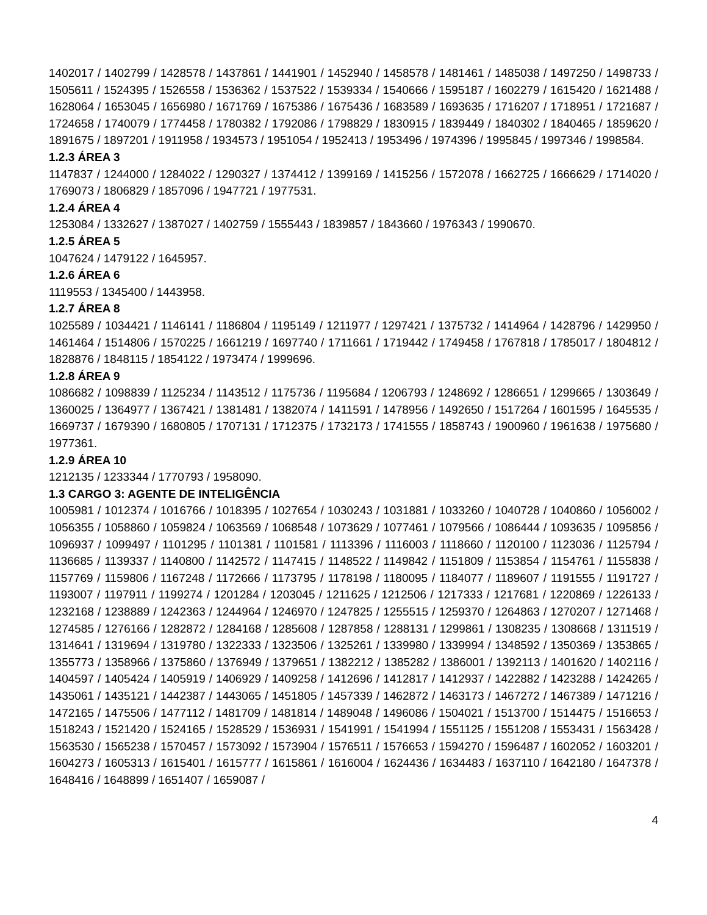1402017 / 1402799 / 1428578 / 1437861 / 1441901 / 1452940 / 1458578 / 1481461 / 1485038 / 1497250 / 1498733 / 1505611 / 1524395 / 1526558 / 1536362 / 1537522 / 1539334 / 1540666 / 1595187 / 1602279 / 1615420 / 1621488 / 1628064 / 1653045 / 1656980 / 1671769 / 1675386 / 1675436 / 1683589 / 1693635 / 1716207 / 1718951 / 1721687 / 1724658 / 1740079 / 1774458 / 1780382 / 1792086 / 1798829 / 1830915 / 1839449 / 1840302 / 1840465 / 1859620 / 1891675 / 1897201 / 1911958 / 1934573 / 1951054 / 1952413 / 1953496 / 1974396 / 1995845 / 1997346 / 1998584.
1.2.3 ÁREA 3
1147837 / 1244000 / 1284022 / 1290327 / 1374412 / 1399169 / 1415256 / 1572078 / 1662725 / 1666629 / 1714020 / 1769073 / 1806829 / 1857096 / 1947721 / 1977531.
1.2.4 ÁREA 4
1253084 / 1332627 / 1387027 / 1402759 / 1555443 / 1839857 / 1843660 / 1976343 / 1990670.
1.2.5 ÁREA 5
1047624 / 1479122 / 1645957.
1.2.6 ÁREA 6
1119553 / 1345400 / 1443958.
1.2.7 ÁREA 8
1025589 / 1034421 / 1146141 / 1186804 / 1195149 / 1211977 / 1297421 / 1375732 / 1414964 / 1428796 / 1429950 / 1461464 / 1514806 / 1570225 / 1661219 / 1697740 / 1711661 / 1719442 / 1749458 / 1767818 / 1785017 / 1804812 / 1828876 / 1848115 / 1854122 / 1973474 / 1999696.
1.2.8 ÁREA 9
1086682 / 1098839 / 1125234 / 1143512 / 1175736 / 1195684 / 1206793 / 1248692 / 1286651 / 1299665 / 1303649 / 1360025 / 1364977 / 1367421 / 1381481 / 1382074 / 1411591 / 1478956 / 1492650 / 1517264 / 1601595 / 1645535 / 1669737 / 1679390 / 1680805 / 1707131 / 1712375 / 1732173 / 1741555 / 1858743 / 1900960 / 1961638 / 1975680 / 1977361.
1.2.9 ÁREA 10
1212135 / 1233344 / 1770793 / 1958090.
1.3 CARGO 3: AGENTE DE INTELIGÊNCIA
1005981 / 1012374 / 1016766 / 1018395 / 1027654 / 1030243 / 1031881 / 1033260 / 1040728 / 1040860 / 1056002 / 1056355 / 1058860 / 1059824 / 1063569 / 1068548 / 1073629 / 1077461 / 1079566 / 1086444 / 1093635 / 1095856 / 1096937 / 1099497 / 1101295 / 1101381 / 1101581 / 1113396 / 1116003 / 1118660 / 1120100 / 1123036 / 1125794 / 1136685 / 1139337 / 1140800 / 1142572 / 1147415 / 1148522 / 1149842 / 1151809 / 1153854 / 1154761 / 1155838 / 1157769 / 1159806 / 1167248 / 1172666 / 1173795 / 1178198 / 1180095 / 1184077 / 1189607 / 1191555 / 1191727 / 1193007 / 1197911 / 1199274 / 1201284 / 1203045 / 1211625 / 1212506 / 1217333 / 1217681 / 1220869 / 1226133 / 1232168 / 1238889 / 1242363 / 1244964 / 1246970 / 1247825 / 1255515 / 1259370 / 1264863 / 1270207 / 1271468 / 1274585 / 1276166 / 1282872 / 1284168 / 1285608 / 1287858 / 1288131 / 1299861 / 1308235 / 1308668 / 1311519 / 1314641 / 1319694 / 1319780 / 1322333 / 1323506 / 1325261 / 1339980 / 1339994 / 1348592 / 1350369 / 1353865 / 1355773 / 1358966 / 1375860 / 1376949 / 1379651 / 1382212 / 1385282 / 1386001 / 1392113 / 1401620 / 1402116 / 1404597 / 1405424 / 1405919 / 1406929 / 1409258 / 1412696 / 1412817 / 1412937 / 1422882 / 1423288 / 1424265 / 1435061 / 1435121 / 1442387 / 1443065 / 1451805 / 1457339 / 1462872 / 1463173 / 1467272 / 1467389 / 1471216 / 1472165 / 1475506 / 1477112 / 1481709 / 1481814 / 1489048 / 1496086 / 1504021 / 1513700 / 1514475 / 1516653 / 1518243 / 1521420 / 1524165 / 1528529 / 1536931 / 1541991 / 1541994 / 1551125 / 1551208 / 1553431 / 1563428 / 1563530 / 1565238 / 1570457 / 1573092 / 1573904 / 1576511 / 1576653 / 1594270 / 1596487 / 1602052 / 1603201 / 1604273 / 1605313 / 1615401 / 1615777 / 1615861 / 1616004 / 1624436 / 1634483 / 1637110 / 1642180 / 1647378 / 1648416 / 1648899 / 1651407 / 1659087 /
4